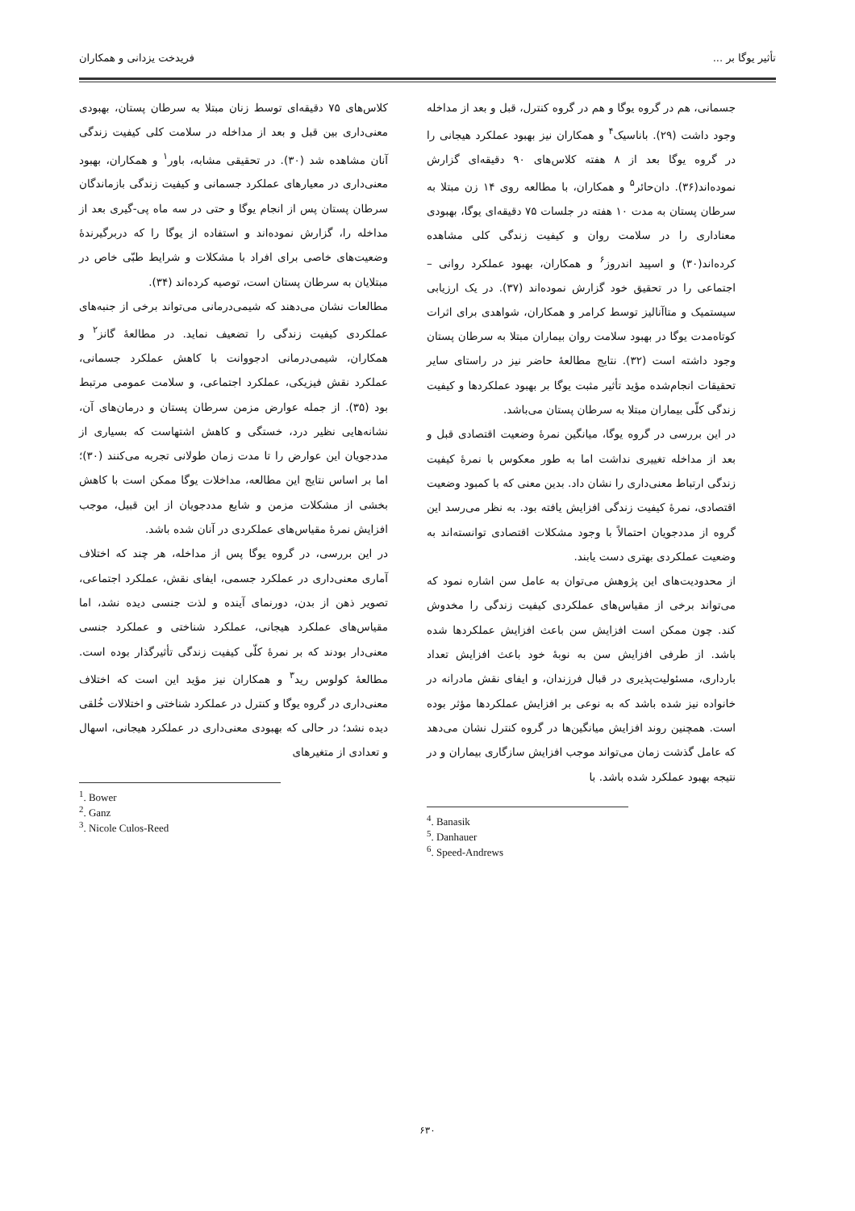تأثیر یوگا بر ... فریدخت یزدانی و همکاران
کلاس‌های ۷۵ دقیقه‌ای توسط زنان مبتلا به سرطان پستان، بهبودی معنی‌داری بین قبل و بعد از مداخله در سلامت کلی کیفیت زندگی آنان مشاهده شد (۳۰). در تحقیقی مشابه، باور<sup>۱</sup> و همکاران، بهبود معنی‌داری در معیارهای عملکرد جسمانی و کیفیت زندگی بازماندگان سرطان پستان پس از انجام یوگا و حتی در سه ماه پی-گیری بعد از مداخله را، گزارش نموده‌اند و استفاده از یوگا را که دربرگیرندهٔ وضعیت‌های خاصی برای افراد با مشکلات و شرایط طبّی خاص در مبتلایان به سرطان پستان است، توصیه کرده‌اند (۳۴).
مطالعات نشان می‌دهند که شیمی‌درمانی می‌تواند برخی از جنبه‌های عملکردی کیفیت زندگی را تضعیف نماید. در مطالعهٔ گانز<sup>۲</sup> و همکاران، شیمی‌درمانی ادجووانت با کاهش عملکرد جسمانی، عملکرد نقش فیزیکی، عملکرد اجتماعی، و سلامت عمومی مرتبط بود (۳۵). از جمله عوارض مزمن سرطان پستان و درمان‌های آن، نشانه‌هایی نظیر درد، خستگی و کاهش اشتهاست که بسیاری از مددجویان این عوارض را تا مدت زمان طولانی تجربه می‌کنند (۳۰)؛ اما بر اساس نتایج این مطالعه، مداخلات یوگا ممکن است با کاهش بخشی از مشکلات مزمن و شایع مددجویان از این قبیل، موجب افزایش نمرهٔ مقیاس‌های عملکردی در آنان شده باشد.
در این بررسی، در گروه یوگا پس از مداخله، هر چند که اختلاف آماری معنی‌داری در عملکرد جسمی، ایفای نقش، عملکرد اجتماعی، تصویر ذهن از بدن، دورنمای آینده و لذت جنسی دیده نشد، اما مقیاس‌های عملکرد هیجانی، عملکرد شناختی و عملکرد جنسی معنی‌دار بودند که بر نمرهٔ کلّی کیفیت زندگی تأثیرگذار بوده است. مطالعهٔ کولوس رید<sup>۳</sup> و همکاران نیز مؤید این است که اختلاف معنی‌داری در گروه یوگا و کنترل در عملکرد شناختی و اختلالات خُلقی دیده نشد؛ در حالی که بهبودی معنی‌داری در عملکرد هیجانی، اسهال و تعدادی از متغیرهای
<sup>1</sup>. Bower
<sup>2</sup>. Ganz
<sup>3</sup>. Nicole Culos-Reed
جسمانی، هم در گروه یوگا و هم در گروه کنترل، قبل و بعد از مداخله وجود داشت (۲۹). باناسیک<sup>۴</sup> و همکاران نیز بهبود عملکرد هیجانی را در گروه یوگا بعد از ۸ هفته کلاس‌های ۹۰ دقیقه‌ای گزارش نموده‌اند(۳۶). دان‌حائر<sup>۵</sup> و همکاران، با مطالعه روی ۱۴ زن مبتلا به سرطان پستان به مدت ۱۰ هفته در جلسات ۷۵ دقیقه‌ای یوگا، بهبودی معناداری را در سلامت روان و کیفیت زندگی کلی مشاهده کرده‌اند(۳۰) و اسپید اندروز<sup>۶</sup> و همکاران، بهبود عملکرد روانی – اجتماعی را در تحقیق خود گزارش نموده‌اند (۳۷). در یک ارزیابی سیستمیک و متاآنالیز توسط کرامر و همکاران، شواهدی برای اثرات کوتاه‌مدت یوگا در بهبود سلامت روان بیماران مبتلا به سرطان پستان وجود داشته است (۳۲). نتایج مطالعهٔ حاضر نیز در راستای سایر تحقیقات انجام‌شده مؤید تأثیر مثبت یوگا بر بهبود عملکردها و کیفیت زندگی کلّی بیماران مبتلا به سرطان پستان می‌باشد.
در این بررسی در گروه یوگا، میانگین نمرهٔ وضعیت اقتصادی قبل و بعد از مداخله تغییری نداشت اما به طور معکوس با نمرهٔ کیفیت زندگی ارتباط معنی‌داری را نشان داد. بدین معنی که با کمبود وضعیت اقتصادی، نمرهٔ کیفیت زندگی افزایش یافته بود. به نظر می‌رسد این گروه از مددجویان احتمالاً با وجود مشکلات اقتصادی توانسته‌اند به وضعیت عملکردی بهتری دست یابند.
از محدودیت‌های این پژوهش می‌توان به عامل سن اشاره نمود که می‌تواند برخی از مقیاس‌های عملکردی کیفیت زندگی را مخدوش کند. چون ممکن است افزایش سن باعث افزایش عملکردها شده باشد. از طرفی افزایش سن به نوبهٔ خود باعث افزایش تعداد بارداری، مسئولیت‌پذیری در قبال فرزندان، و ایفای نقش مادرانه در خانواده نیز شده باشد که به نوعی بر افزایش عملکردها مؤثر بوده است. همچنین روند افزایش میانگین‌ها در گروه کنترل نشان می‌دهد که عامل گذشت زمان می‌تواند موجب افزایش سازگاری بیماران و در نتیجه بهبود عملکرد شده باشد. با
<sup>4</sup>. Banasik
<sup>5</sup>. Danhauer
<sup>6</sup>. Speed-Andrews
۶۳۰